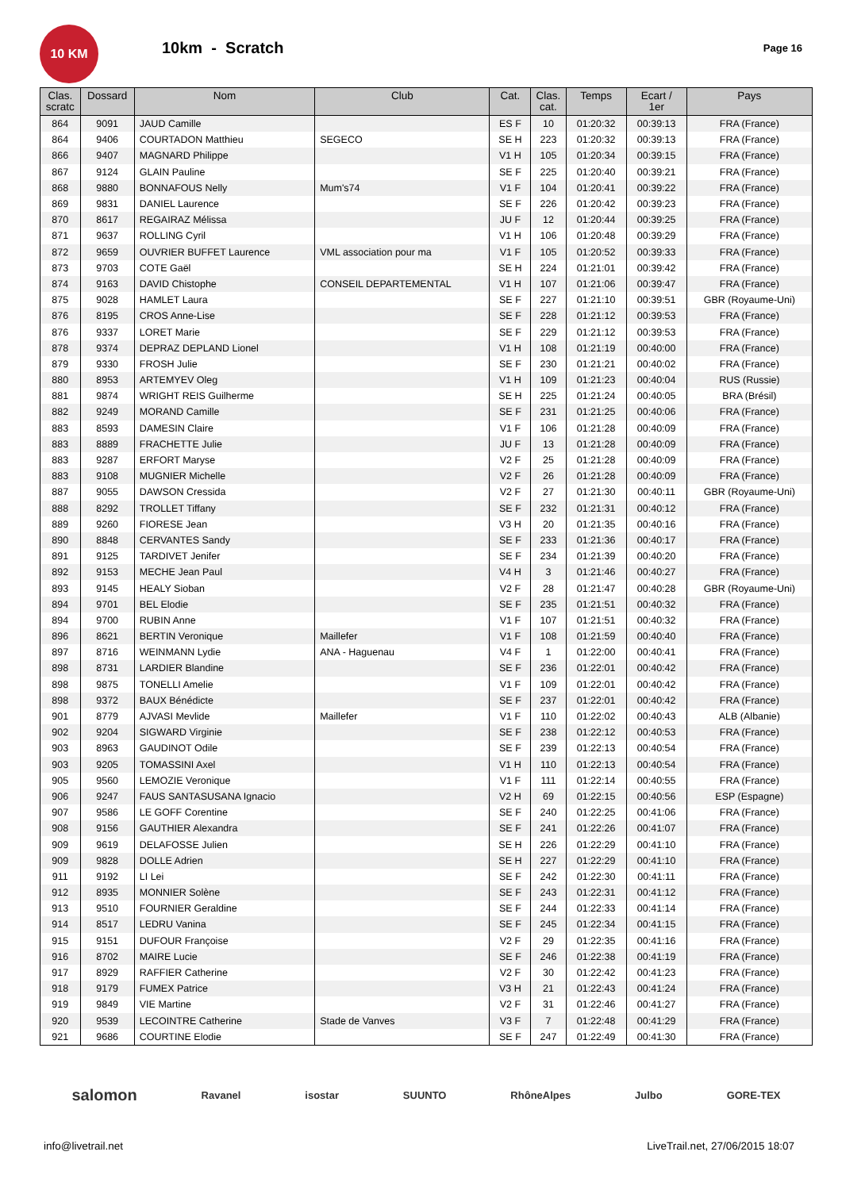10 KM
10km - Scratch
Page 16
| Clas. scratc | Dossard | Nom | Club | Cat. | Clas. cat. | Temps | Ecart / 1er | Pays |
| --- | --- | --- | --- | --- | --- | --- | --- | --- |
| 864 | 9091 | JAUD Camille | | ES F | 10 | 01:20:32 | 00:39:13 | FRA (France) |
| 864 | 9406 | COURTADON Matthieu | SEGECO | SE H | 223 | 01:20:32 | 00:39:13 | FRA (France) |
| 866 | 9407 | MAGNARD Philippe | | V1 H | 105 | 01:20:34 | 00:39:15 | FRA (France) |
| 867 | 9124 | GLAIN Pauline | | SE F | 225 | 01:20:40 | 00:39:21 | FRA (France) |
| 868 | 9880 | BONNAFOUS Nelly | Mum's74 | V1 F | 104 | 01:20:41 | 00:39:22 | FRA (France) |
| 869 | 9831 | DANIEL Laurence | | SE F | 226 | 01:20:42 | 00:39:23 | FRA (France) |
| 870 | 8617 | REGAIRAZ Mélissa | | JU F | 12 | 01:20:44 | 00:39:25 | FRA (France) |
| 871 | 9637 | ROLLING Cyril | | V1 H | 106 | 01:20:48 | 00:39:29 | FRA (France) |
| 872 | 9659 | OUVRIER BUFFET Laurence | VML association pour ma | V1 F | 105 | 01:20:52 | 00:39:33 | FRA (France) |
| 873 | 9703 | COTE Gaël | | SE H | 224 | 01:21:01 | 00:39:42 | FRA (France) |
| 874 | 9163 | DAVID Chistophe | CONSEIL DEPARTEMENTAL | V1 H | 107 | 01:21:06 | 00:39:47 | FRA (France) |
| 875 | 9028 | HAMLET Laura | | SE F | 227 | 01:21:10 | 00:39:51 | GBR (Royaume-Uni) |
| 876 | 8195 | CROS Anne-Lise | | SE F | 228 | 01:21:12 | 00:39:53 | FRA (France) |
| 876 | 9337 | LORET Marie | | SE F | 229 | 01:21:12 | 00:39:53 | FRA (France) |
| 878 | 9374 | DEPRAZ DEPLAND Lionel | | V1 H | 108 | 01:21:19 | 00:40:00 | FRA (France) |
| 879 | 9330 | FROSH Julie | | SE F | 230 | 01:21:21 | 00:40:02 | FRA (France) |
| 880 | 8953 | ARTEMYEV Oleg | | V1 H | 109 | 01:21:23 | 00:40:04 | RUS (Russie) |
| 881 | 9874 | WRIGHT REIS Guilherme | | SE H | 225 | 01:21:24 | 00:40:05 | BRA (Brésil) |
| 882 | 9249 | MORAND Camille | | SE F | 231 | 01:21:25 | 00:40:06 | FRA (France) |
| 883 | 8593 | DAMESIN Claire | | V1 F | 106 | 01:21:28 | 00:40:09 | FRA (France) |
| 883 | 8889 | FRACHETTE Julie | | JU F | 13 | 01:21:28 | 00:40:09 | FRA (France) |
| 883 | 9287 | ERFORT Maryse | | V2 F | 25 | 01:21:28 | 00:40:09 | FRA (France) |
| 883 | 9108 | MUGNIER Michelle | | V2 F | 26 | 01:21:28 | 00:40:09 | FRA (France) |
| 887 | 9055 | DAWSON Cressida | | V2 F | 27 | 01:21:30 | 00:40:11 | GBR (Royaume-Uni) |
| 888 | 8292 | TROLLET Tiffany | | SE F | 232 | 01:21:31 | 00:40:12 | FRA (France) |
| 889 | 9260 | FIORESE Jean | | V3 H | 20 | 01:21:35 | 00:40:16 | FRA (France) |
| 890 | 8848 | CERVANTES Sandy | | SE F | 233 | 01:21:36 | 00:40:17 | FRA (France) |
| 891 | 9125 | TARDIVET Jenifer | | SE F | 234 | 01:21:39 | 00:40:20 | FRA (France) |
| 892 | 9153 | MECHE Jean Paul | | V4 H | 3 | 01:21:46 | 00:40:27 | FRA (France) |
| 893 | 9145 | HEALY Sioban | | V2 F | 28 | 01:21:47 | 00:40:28 | GBR (Royaume-Uni) |
| 894 | 9701 | BEL Elodie | | SE F | 235 | 01:21:51 | 00:40:32 | FRA (France) |
| 894 | 9700 | RUBIN Anne | | V1 F | 107 | 01:21:51 | 00:40:32 | FRA (France) |
| 896 | 8621 | BERTIN Veronique | Maillefer | V1 F | 108 | 01:21:59 | 00:40:40 | FRA (France) |
| 897 | 8716 | WEINMANN Lydie | ANA - Haguenau | V4 F | 1 | 01:22:00 | 00:40:41 | FRA (France) |
| 898 | 8731 | LARDIER Blandine | | SE F | 236 | 01:22:01 | 00:40:42 | FRA (France) |
| 898 | 9875 | TONELLI Amelie | | V1 F | 109 | 01:22:01 | 00:40:42 | FRA (France) |
| 898 | 9372 | BAUX Bénédicte | | SE F | 237 | 01:22:01 | 00:40:42 | FRA (France) |
| 901 | 8779 | AJVASI Mevlide | Maillefer | V1 F | 110 | 01:22:02 | 00:40:43 | ALB (Albanie) |
| 902 | 9204 | SIGWARD Virginie | | SE F | 238 | 01:22:12 | 00:40:53 | FRA (France) |
| 903 | 8963 | GAUDINOT Odile | | SE F | 239 | 01:22:13 | 00:40:54 | FRA (France) |
| 903 | 9205 | TOMASSINI Axel | | V1 H | 110 | 01:22:13 | 00:40:54 | FRA (France) |
| 905 | 9560 | LEMOZIE Veronique | | V1 F | 111 | 01:22:14 | 00:40:55 | FRA (France) |
| 906 | 9247 | FAUS SANTASUSANA Ignacio | | V2 H | 69 | 01:22:15 | 00:40:56 | ESP (Espagne) |
| 907 | 9586 | LE GOFF Corentine | | SE F | 240 | 01:22:25 | 00:41:06 | FRA (France) |
| 908 | 9156 | GAUTHIER Alexandra | | SE F | 241 | 01:22:26 | 00:41:07 | FRA (France) |
| 909 | 9619 | DELAFOSSE Julien | | SE H | 226 | 01:22:29 | 00:41:10 | FRA (France) |
| 909 | 9828 | DOLLE Adrien | | SE H | 227 | 01:22:29 | 00:41:10 | FRA (France) |
| 911 | 9192 | LI Lei | | SE F | 242 | 01:22:30 | 00:41:11 | FRA (France) |
| 912 | 8935 | MONNIER Solène | | SE F | 243 | 01:22:31 | 00:41:12 | FRA (France) |
| 913 | 9510 | FOURNIER Geraldine | | SE F | 244 | 01:22:33 | 00:41:14 | FRA (France) |
| 914 | 8517 | LEDRU Vanina | | SE F | 245 | 01:22:34 | 00:41:15 | FRA (France) |
| 915 | 9151 | DUFOUR Françoise | | V2 F | 29 | 01:22:35 | 00:41:16 | FRA (France) |
| 916 | 8702 | MAIRE Lucie | | SE F | 246 | 01:22:38 | 00:41:19 | FRA (France) |
| 917 | 8929 | RAFFIER Catherine | | V2 F | 30 | 01:22:42 | 00:41:23 | FRA (France) |
| 918 | 9179 | FUMEX Patrice | | V3 H | 21 | 01:22:43 | 00:41:24 | FRA (France) |
| 919 | 9849 | VIE Martine | | V2 F | 31 | 01:22:46 | 00:41:27 | FRA (France) |
| 920 | 9539 | LECOINTRE Catherine | Stade de Vanves | V3 F | 7 | 01:22:48 | 00:41:29 | FRA (France) |
| 921 | 9686 | COURTINE Elodie | | SE F | 247 | 01:22:49 | 00:41:30 | FRA (France) |
salomon Ravanel isostar SUUNTO RhôneAlpes Julbo GORE-TEX
info@livetrail.net LiveTrail.net, 27/06/2015 18:07